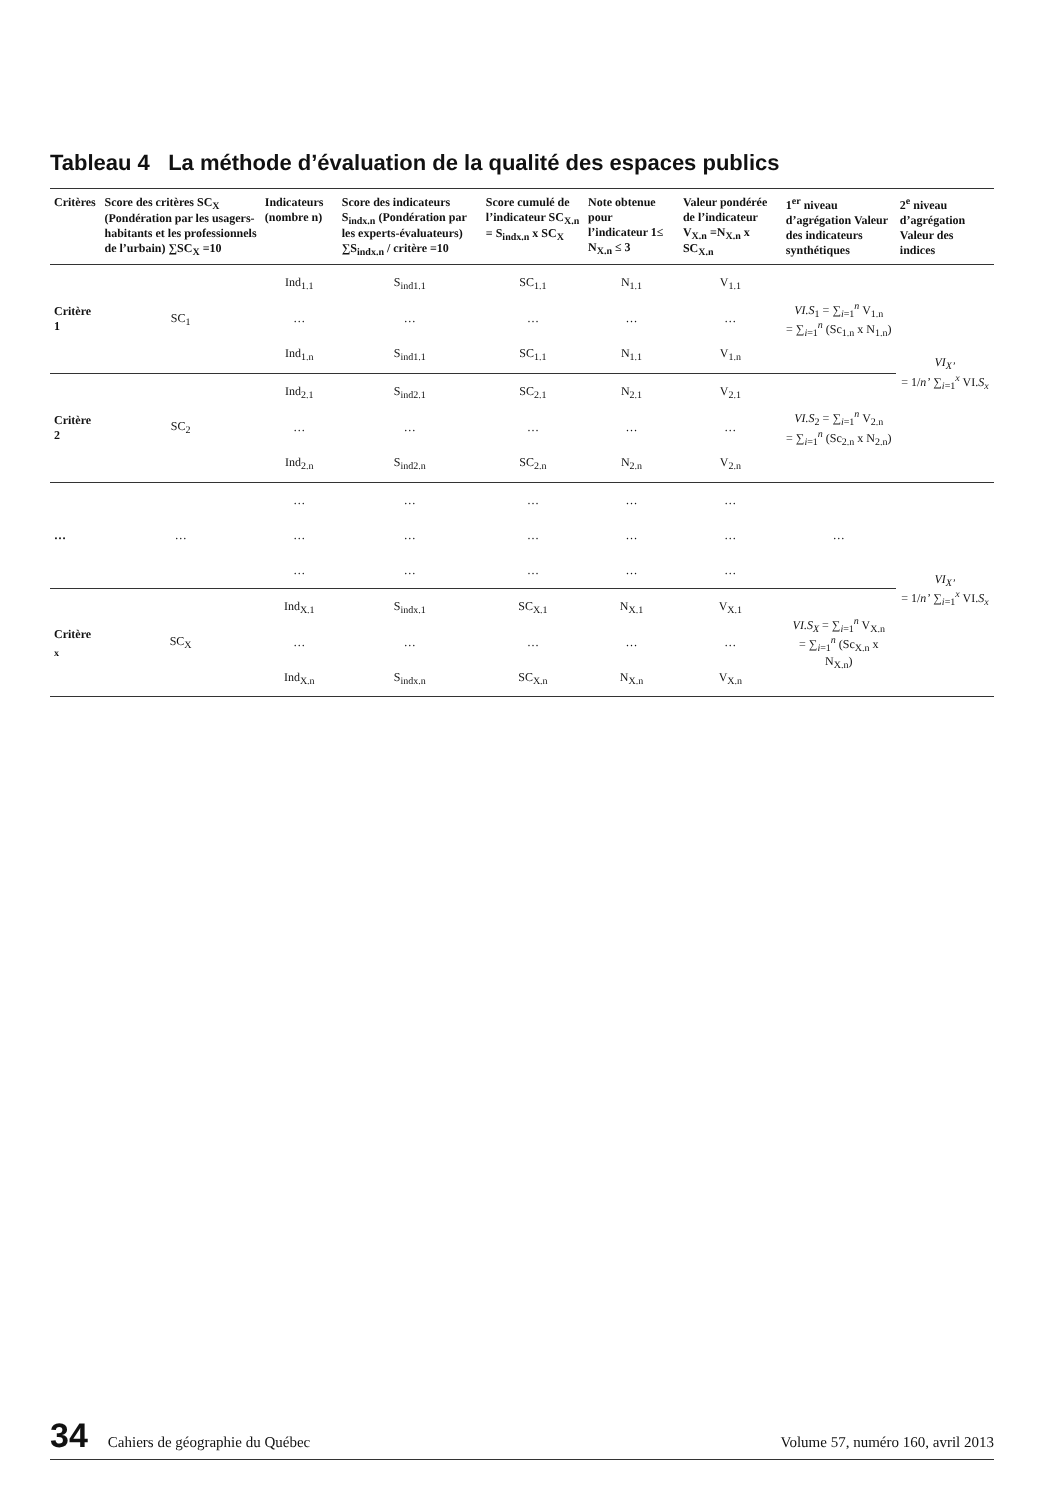Tableau 4 La méthode d’évaluation de la qualité des espaces publics
| Critères | Score des critères SC<sub>X</sub> (Pondération par les usagers-habitants et les professionnels de l’urbain) ∑SC<sub>X</sub> =10 | Indicateurs (nombre n) | Score des indicateurs S<sub>indx.n</sub> (Pondération par les experts-évaluateurs) ∑S<sub>indx.n</sub> / critère =10 | Score cumulé de l’indicateur SC<sub>X.n</sub> = S<sub>indx.n</sub> x SC<sub>X</sub> | Note obtenue pour l’indicateur 1≤ N<sub>X.n</sub> ≤ 3 | Valeur pondérée de l’indicateur V<sub>X.n</sub> =N<sub>X.n</sub> x SC<sub>X.n</sub> | 1<sup>er</sup> niveau d’agrégation Valeur des indicateurs synthétiques | 2<sup>e</sup> niveau d’agrégation Valeur des indices |
| --- | --- | --- | --- | --- | --- | --- | --- | --- |
| Critère 1 | SC<sub>1</sub> | Ind<sub>1.1</sub> | S<sub>ind1.1</sub> | SC<sub>1.1</sub> | N<sub>1.1</sub> | V<sub>1.1</sub> | VI.S<sub>1</sub> = ∑<sub>i=1</sub><sup>n</sup> V<sub>1.n</sub> = ∑<sub>i=1</sub><sup>n</sup> (Sc<sub>1.n</sub> x N<sub>1.n</sub>) | VI<sub>X’</sub> = 1/ n’ ∑<sub>i=1</sub><sup>x</sup> VI. S<sub>x</sub> |
| | | … | … | … | … | … | | |
| | | Ind<sub>1.n</sub> | S<sub>ind1.1</sub> | SC<sub>1.1</sub> | N<sub>1.1</sub> | V<sub>1.n</sub> | | |
| Critère 2 | SC<sub>2</sub> | Ind<sub>2.1</sub> | S<sub>ind2.1</sub> | SC<sub>2.1</sub> | N<sub>2.1</sub> | V<sub>2.1</sub> | VI.S<sub>2</sub> = ∑<sub>i=1</sub><sup>n</sup> V<sub>2.n</sub> = ∑<sub>i=1</sub><sup>n</sup> (Sc<sub>2.n</sub> x N<sub>2.n</sub>) | |
| | | … | … | … | … | … | | |
| | | Ind<sub>2.n</sub> | S<sub>ind2.n</sub> | SC<sub>2.n</sub> | N<sub>2.n</sub> | V<sub>2.n</sub> | | |
| … | … | … | … | … | … | … | … | VI<sub>X’</sub> = 1/ n’ ∑<sub>i=1</sub><sup>x</sup> VI. S<sub>x</sub> |
| | | … | … | … | … | … | | |
| | | … | … | … | … | … | | |
| Critère <sub>x</sub> | SC<sub>X</sub> | Ind<sub>X.1</sub> | S<sub>indx.1</sub> | SC<sub>X.1</sub> | N<sub>X.1</sub> | V<sub>X.1</sub> | VI.S<sub>X</sub> = ∑<sub>i=1</sub><sup>n</sup> V<sub>X.n</sub> = ∑<sub>i=1</sub><sup>n</sup> (Sc<sub>X.n</sub> x N<sub>X.n</sub>) | |
| | | … | … | … | … | … | | |
| | | Ind<sub>X.n</sub> | S<sub>indx.n</sub> | SC<sub>X.n</sub> | N<sub>X.n</sub> | V<sub>X.n</sub> | | |
34 Cahiers de géographie du Québec Volume 57, numéro 160, avril 2013